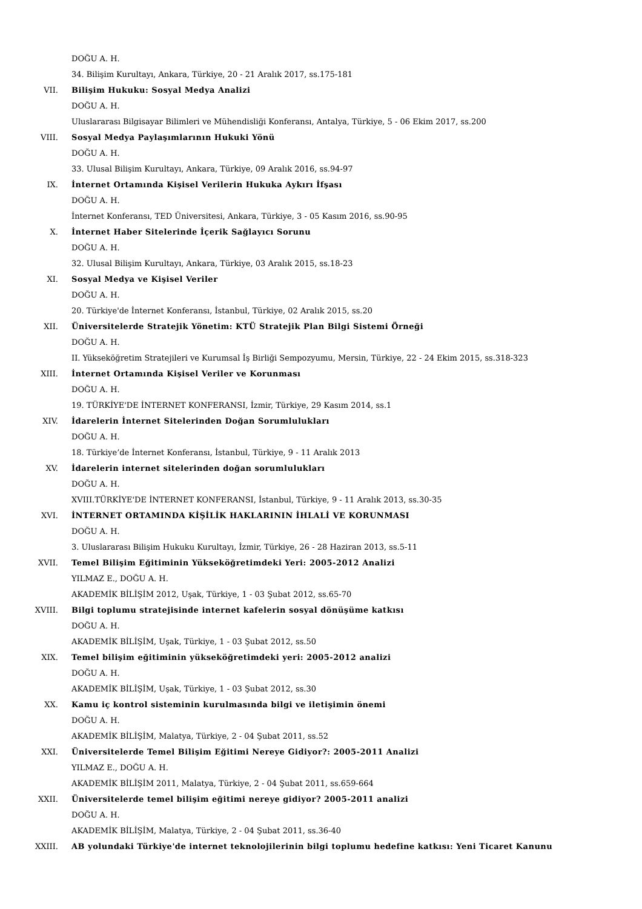DOĞU A. H.
34. Bilişim Kurultayı, Ankara, Türkiye, 20 - 21 Aralık 2017, ss.175-181
VII. Bilişim Hukuku: Sosyal Medya Analizi
DOĞU A. H.
Uluslararası Bilgisayar Bilimleri ve Mühendisliği Konferansı, Antalya, Türkiye, 5 - 06 Ekim 2017, ss.200
VIII. Sosyal Medya Paylaşımlarının Hukuki Yönü
DOĞU A. H.
33. Ulusal Bilişim Kurultayı, Ankara, Türkiye, 09 Aralık 2016, ss.94-97
IX. İnternet Ortamında Kişisel Verilerin Hukuka Aykırı İfşası
DOĞU A. H.
İnternet Konferansı, TED Üniversitesi, Ankara, Türkiye, 3 - 05 Kasım 2016, ss.90-95
X. İnternet Haber Sitelerinde İçerik Sağlayıcı Sorunu
DOĞU A. H.
32. Ulusal Bilişim Kurultayı, Ankara, Türkiye, 03 Aralık 2015, ss.18-23
XI. Sosyal Medya ve Kişisel Veriler
DOĞU A. H.
20. Türkiye'de İnternet Konferansı, İstanbul, Türkiye, 02 Aralık 2015, ss.20
XII. Üniversitelerde Stratejik Yönetim: KTÜ Stratejik Plan Bilgi Sistemi Örneği
DOĞU A. H.
II. Yükseköğretim Stratejileri ve Kurumsal İş Birliği Sempozyumu, Mersin, Türkiye, 22 - 24 Ekim 2015, ss.318-323
XIII. İnternet Ortamında Kişisel Veriler ve Korunması
DOĞU A. H.
19. TÜRKİYE'DE İNTERNET KONFERANSI, İzmir, Türkiye, 29 Kasım 2014, ss.1
XIV. İdarelerin İnternet Sitelerinden Doğan Sorumlulukları
DOĞU A. H.
18. Türkiye’de İnternet Konferansı, İstanbul, Türkiye, 9 - 11 Aralık 2013
XV. İdarelerin internet sitelerinden doğan sorumlulukları
DOĞU A. H.
XVIII.TÜRKİYE'DE İNTERNET KONFERANSI, İstanbul, Türkiye, 9 - 11 Aralık 2013, ss.30-35
XVI. İNTERNET ORTAMINDA KİŞİLİK HAKLARININ İHLALİ VE KORUNMASI
DOĞU A. H.
3. Uluslararası Bilişim Hukuku Kurultayı, İzmir, Türkiye, 26 - 28 Haziran 2013, ss.5-11
XVII. Temel Bilişim Eğitiminin Yükseköğretimdeki Yeri: 2005-2012 Analizi
YILMAZ E., DOĞU A. H.
AKADEMİK BİLİŞİM 2012, Uşak, Türkiye, 1 - 03 Şubat 2012, ss.65-70
XVIII. Bilgi toplumu stratejisinde internet kafelerin sosyal dönüşüme katkısı
DOĞU A. H.
AKADEMİK BİLİŞİM, Uşak, Türkiye, 1 - 03 Şubat 2012, ss.50
XIX. Temel bilişim eğitiminin yükseköğretimdeki yeri: 2005-2012 analizi
DOĞU A. H.
AKADEMİK BİLİŞİM, Uşak, Türkiye, 1 - 03 Şubat 2012, ss.30
XX. Kamu iç kontrol sisteminin kurulmasında bilgi ve iletişimin önemi
DOĞU A. H.
AKADEMİK BİLİŞİM, Malatya, Türkiye, 2 - 04 Şubat 2011, ss.52
XXI. Üniversitelerde Temel Bilişim Eğitimi Nereye Gidiyor?: 2005-2011 Analizi
YILMAZ E., DOĞU A. H.
AKADEMİK BİLİŞİM 2011, Malatya, Türkiye, 2 - 04 Şubat 2011, ss.659-664
XXII. Üniversitelerde temel bilişim eğitimi nereye gidiyor? 2005-2011 analizi
DOĞU A. H.
AKADEMİK BİLİŞİM, Malatya, Türkiye, 2 - 04 Şubat 2011, ss.36-40
XXIII. AB yolundaki Türkiye'de internet teknolojilerinin bilgi toplumu hedefine katkısı: Yeni Ticaret Kanunu